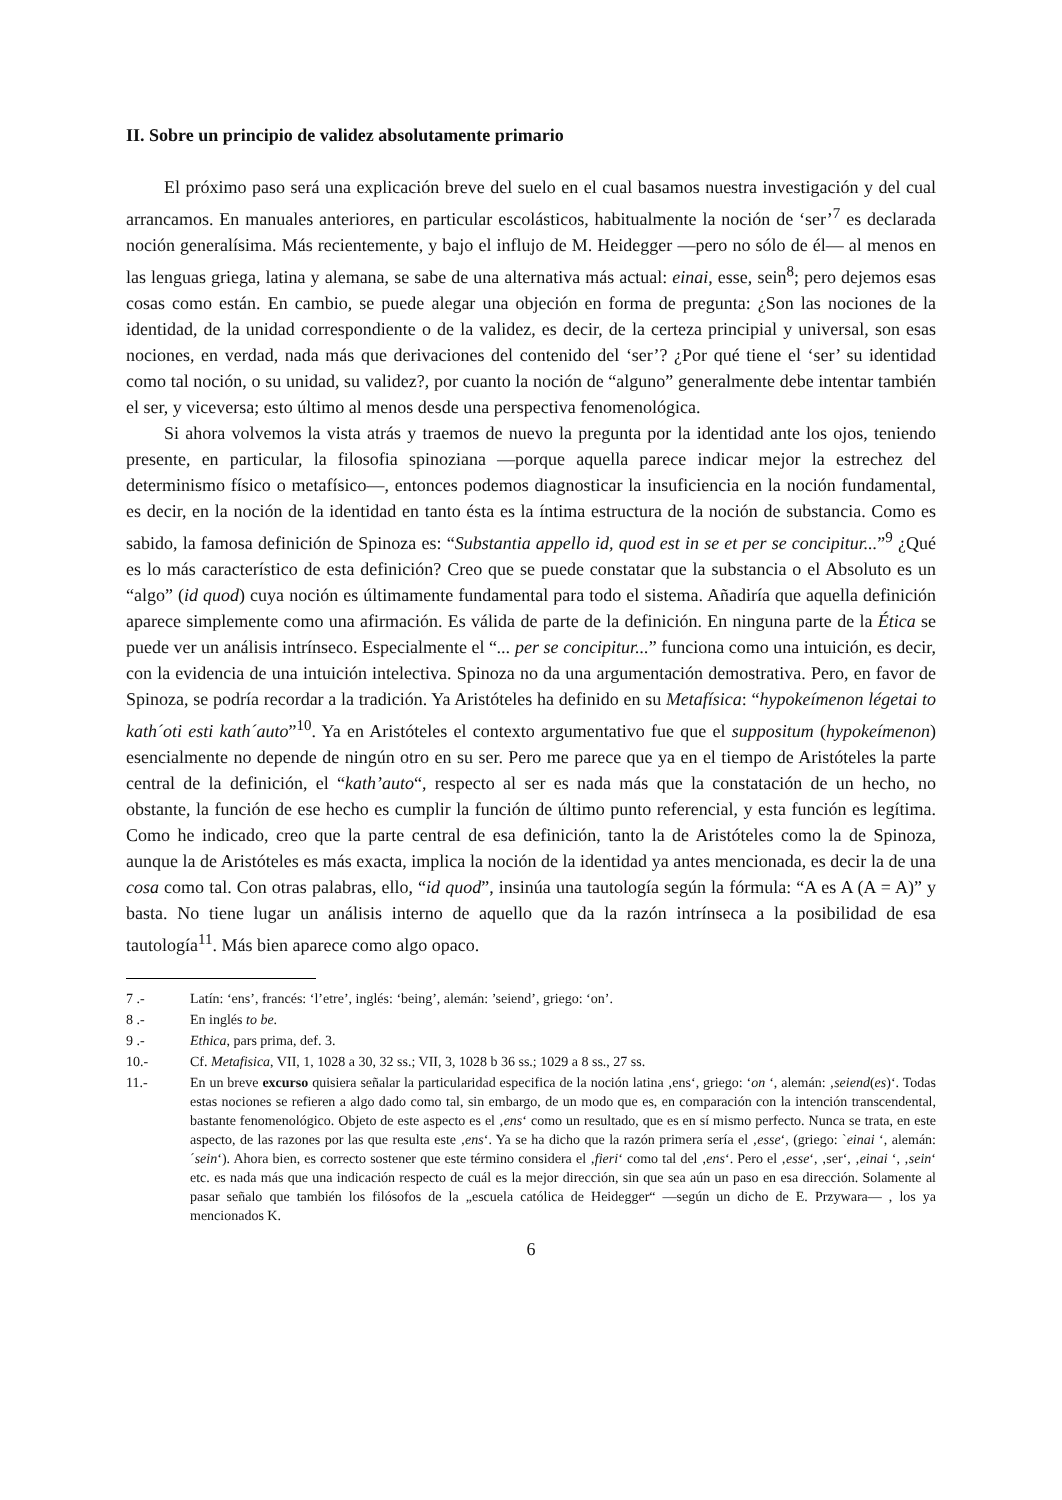II. Sobre un principio de validez absolutamente primario
El próximo paso será una explicación breve del suelo en el cual basamos nuestra investigación y del cual arrancamos. En manuales anteriores, en particular escolásticos, habitualmente la noción de ‘ser’<sup>7</sup> es declarada noción generalísima. Más recientemente, y bajo el influjo de M. Heidegger —pero no sólo de él— al menos en las lenguas griega, latina y alemana, se sabe de una alternativa más actual: einai, esse, sein<sup>8</sup>; pero dejemos esas cosas como están. En cambio, se puede alegar una objeción en forma de pregunta: ¿Son las nociones de la identidad, de la unidad correspondiente o de la validez, es decir, de la certeza principial y universal, son esas nociones, en verdad, nada más que derivaciones del contenido del ‘ser’? ¿Por qué tiene el ‘ser’ su identidad como tal noción, o su unidad, su validez?, por cuanto la noción de “alguno” generalmente debe intentar también el ser, y viceversa; esto último al menos desde una perspectiva fenomenológica.
Si ahora volvemos la vista atrás y traemos de nuevo la pregunta por la identidad ante los ojos, teniendo presente, en particular, la filosofia spinoziana —porque aquella parece indicar mejor la estrechez del determinismo físico o metafísico—, entonces podemos diagnosticar la insuficiencia en la noción fundamental, es decir, en la noción de la identidad en tanto ésta es la íntima estructura de la noción de substancia. Como es sabido, la famosa definición de Spinoza es: “Substantia appello id, quod est in se et per se concipitur...”<sup>9</sup> ¿Qué es lo más característico de esta definición? Creo que se puede constatar que la substancia o el Absoluto es un “algo” (id quod) cuya noción es últimamente fundamental para todo el sistema. Añadiría que aquella definición aparece simplemente como una afirmación. Es válida de parte de la definición. En ninguna parte de la Ética se puede ver un análisis intrínseco. Especialmente el “... per se concipitur...” funciona como una intuición, es decir, con la evidencia de una intuición intelectiva. Spinoza no da una argumentación demostrativa. Pero, en favor de Spinoza, se podría recordar a la tradición. Ya Aristóteles ha definido en su Metafísica: “hypokeímenon légetai to kath´oti esti kath´auto”<sup>10</sup>. Ya en Aristóteles el contexto argumentativo fue que el suppositum (hypokeímenon) esencialmente no depende de ningún otro en su ser. Pero me parece que ya en el tiempo de Aristóteles la parte central de la definición, el “kath’auto“, respecto al ser es nada más que la constatación de un hecho, no obstante, la función de ese hecho es cumplir la función de último punto referencial, y esta función es legítima. Como he indicado, creo que la parte central de esa definición, tanto la de Aristóteles como la de Spinoza, aunque la de Aristóteles es más exacta, implica la noción de la identidad ya antes mencionada, es decir la de una cosa como tal. Con otras palabras, ello, “id quod”, insinúa una tautología según la fórmula: “A es A (A = A)” y basta. No tiene lugar un análisis interno de aquello que da la razón intrínseca a la posibilidad de esa tautología<sup>11</sup>. Más bien aparece como algo opaco.
7 .- Latín: ‘ens’, francés: ‘l’etre’, inglés: ‘being’, alemán: ’seiend’, griego: ‘on’.
8 .- En inglés to be.
9 .- Ethica, pars prima, def. 3.
10.- Cf. Metafisica, VII, 1, 1028 a 30, 32 ss.; VII, 3, 1028 b 36 ss.; 1029 a 8 ss., 27 ss.
11.- En un breve excurso quisiera señalar la particularidad especifica de la noción latina ‚ens‘, griego: ‘on ‘, alemán: ‚seiend(es)‘. Todas estas nociones se refieren a algo dado como tal, sin embargo, de un modo que es, en comparación con la intención transcendental, bastante fenomenológico. Objeto de este aspecto es el ‚ens‘ como un resultado, que es en sí mismo perfecto. Nunca se trata, en este aspecto, de las razones por las que resulta este ‚ens‘. Ya se ha dicho que la razón primera sería el ‚esse‘, (griego: `einai ‘, alemán: ´sein‘). Ahora bien, es correcto sostener que este término considera el ‚fieri‘ como tal del ‚ens‘. Pero el ‚esse‘, ‚ser‘, ‚einai ‘, ‚sein‘ etc. es nada más que una indicación respecto de cuál es la mejor dirección, sin que sea aún un paso en esa dirección. Solamente al pasar señalo que también los filósofos de la „escuela católica de Heidegger“ —según un dicho de E. Przywara— , los ya mencionados K.
6